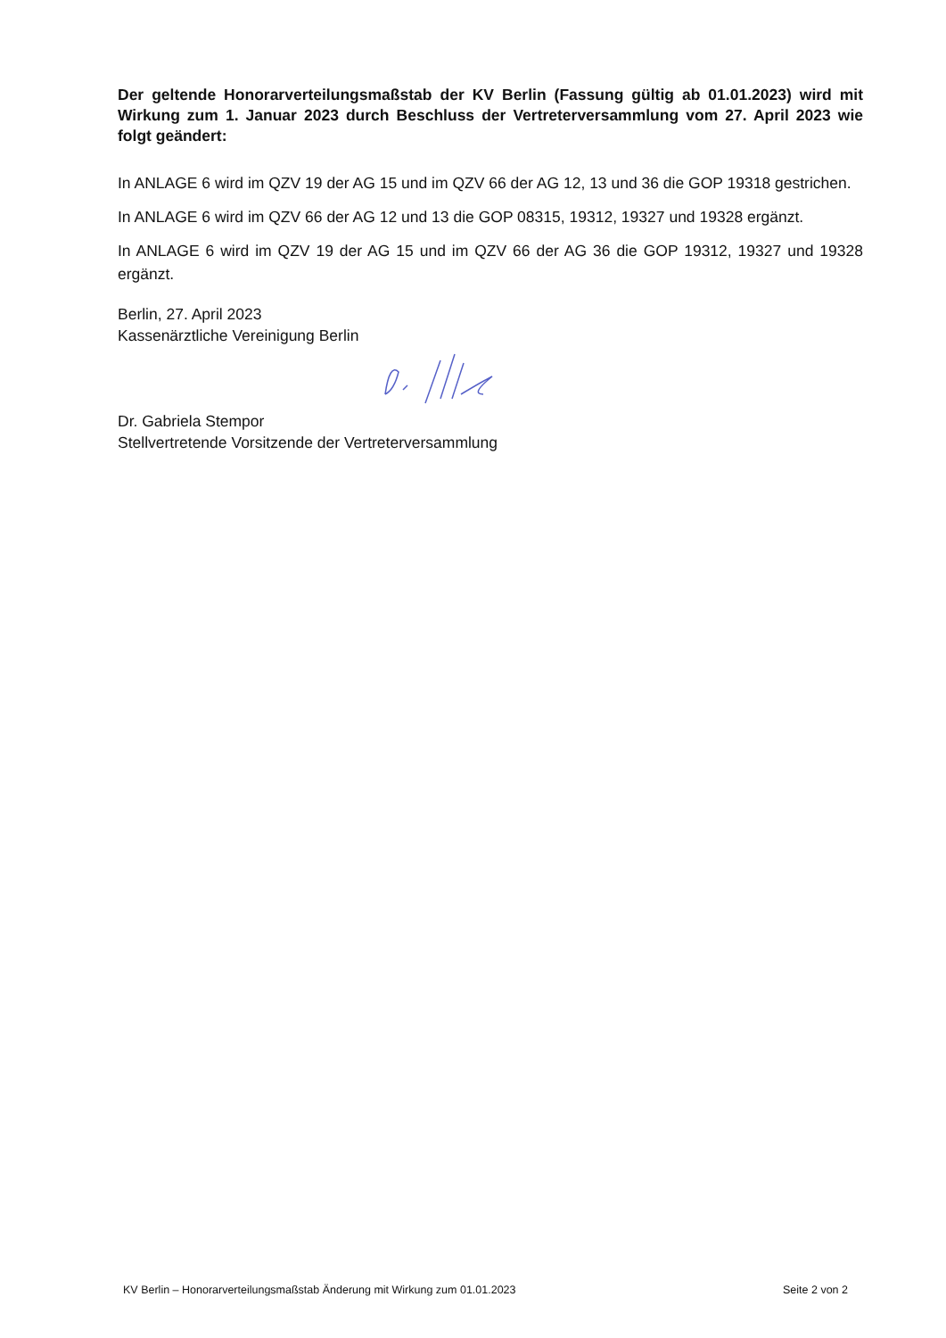Der geltende Honorarverteilungsmaßstab der KV Berlin (Fassung gültig ab 01.01.2023) wird mit Wirkung zum 1. Januar 2023 durch Beschluss der Vertreterversammlung vom 27. April 2023 wie folgt geändert:
In ANLAGE 6 wird im QZV 19 der AG 15 und im QZV 66 der AG 12, 13 und 36 die GOP 19318 gestrichen.
In ANLAGE 6 wird im QZV 66 der AG 12 und 13 die GOP 08315, 19312, 19327 und 19328 ergänzt.
In ANLAGE 6 wird im QZV 19 der AG 15 und im QZV 66 der AG 36 die GOP 19312, 19327 und 19328 ergänzt.
Berlin, 27. April 2023
Kassenärztliche Vereinigung Berlin
Dr. Gabriela Stempor
Stellvertretende Vorsitzende der Vertreterversammlung
KV Berlin – Honorarverteilungsmaßstab Änderung mit Wirkung zum 01.01.2023 Seite 2 von 2